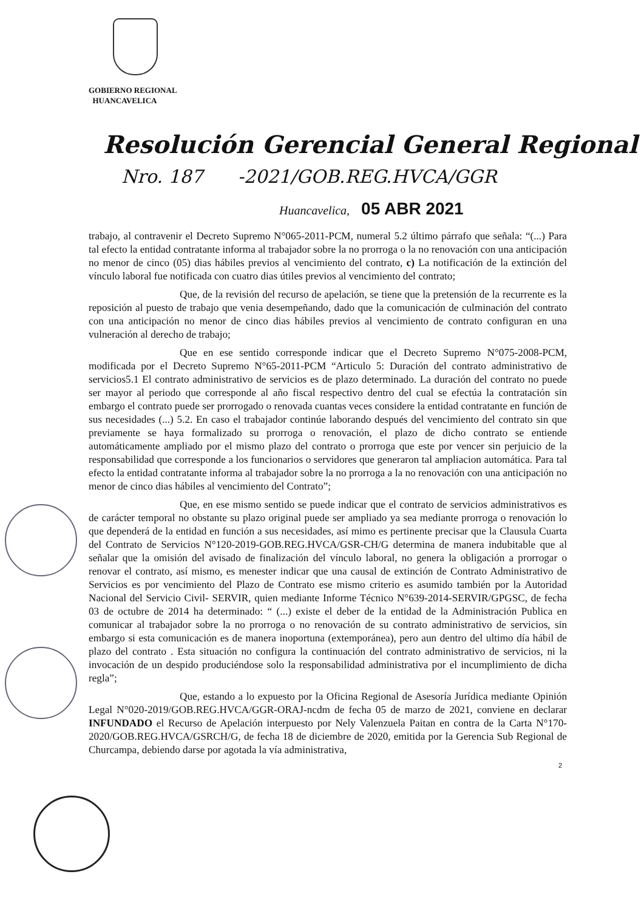GOBIERNO REGIONAL
HUANCAVELICA
Resolución Gerencial General Regional
Nro. 187 -2021/GOB.REG.HVCA/GGR
Huancavelica, 05 ABR 2021
trabajo, al contravenir el Decreto Supremo N°065-2011-PCM, numeral 5.2 último párrafo que señala: “(...) Para tal efecto la entidad contratante informa al trabajador sobre la no prorroga o la no renovación con una anticipación no menor de cinco (05) dias hábiles previos al vencimiento del contrato, c) La notificación de la extinción del vínculo laboral fue notificada con cuatro dias útiles previos al vencimiento del contrato;
Que, de la revisión del recurso de apelación, se tiene que la pretensión de la recurrente es la reposición al puesto de trabajo que venia desempeñando, dado que la comunicación de culminación del contrato con una anticipación no menor de cinco dias hábiles previos al vencimiento de contrato configuran en una vulneración al derecho de trabajo;
Que en ese sentido corresponde indicar que el Decreto Supremo N°075-2008-PCM, modificada por el Decreto Supremo N°65-2011-PCM “Articulo 5: Duración del contrato administrativo de servicios5.1 El contrato administrativo de servicios es de plazo determinado. La duración del contrato no puede ser mayor al periodo que corresponde al año fiscal respectivo dentro del cual se efectúa la contratación sin embargo el contrato puede ser prorrogado o renovada cuantas veces considere la entidad contratante en función de sus necesidades (...) 5.2. En caso el trabajador continúe laborando después del vencimiento del contrato sin que previamente se haya formalizado su prorroga o renovación, el plazo de dicho contrato se entiende automáticamente ampliado por el mismo plazo del contrato o prorroga que este por vencer sin perjuicio de la responsabilidad que corresponde a los funcionarios o servidores que generaron tal ampliacion automática. Para tal efecto la entidad contratante informa al trabajador sobre la no prorroga a la no renovación con una anticipación no menor de cinco dias hábiles al vencimiento del Contrato”;
Que, en ese mismo sentido se puede indicar que el contrato de servicios administrativos es de carácter temporal no obstante su plazo original puede ser ampliado ya sea mediante prorroga o renovación lo que dependerá de la entidad en función a sus necesidades, así mimo es pertinente precisar que la Clausula Cuarta del Contrato de Servicios N°120-2019-GOB.REG.HVCA/GSR-CH/G determina de manera indubitable que al señalar que la omisión del avisado de finalización del vínculo laboral, no genera la obligación a prorrogar o renovar el contrato, así mismo, es menester indicar que una causal de extinción de Contrato Administrativo de Servicios es por vencimiento del Plazo de Contrato ese mismo criterio es asumido también por la Autoridad Nacional del Servicio Civil- SERVIR, quien mediante Informe Técnico N°639-2014-SERVIR/GPGSC, de fecha 03 de octubre de 2014 ha determinado: “ (...) existe el deber de la entidad de la Administración Publica en comunicar al trabajador sobre la no prorroga o no renovación de su contrato administrativo de servicios, sin embargo si esta comunicación es de manera inoportuna (extemporánea), pero aun dentro del ultimo día hábil de plazo del contrato . Esta situación no configura la continuación del contrato administrativo de servicios, ni la invocación de un despido produciéndose solo la responsabilidad administrativa por el incumplimiento de dicha regla”;
Que, estando a lo expuesto por la Oficina Regional de Asesoría Jurídica mediante Opinión Legal N°020-2019/GOB.REG.HVCA/GGR-ORAJ-ncdm de fecha 05 de marzo de 2021, conviene en declarar INFUNDADO el Recurso de Apelación interpuesto por Nely Valenzuela Paitan en contra de la Carta N°170-2020/GOB.REG.HVCA/GSRCH/G, de fecha 18 de diciembre de 2020, emitida por la Gerencia Sub Regional de Churcampa, debiendo darse por agotada la vía administrativa,
2